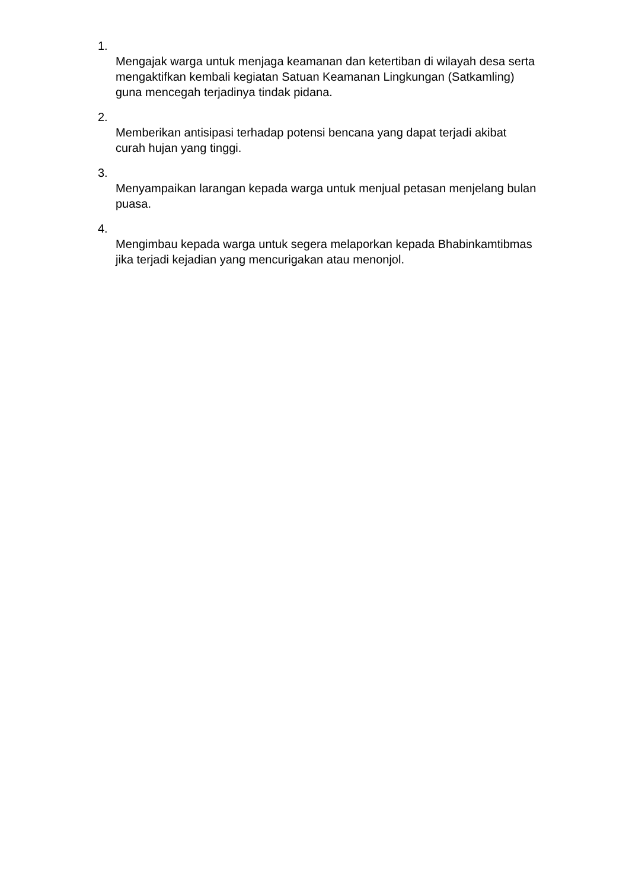1.
Mengajak warga untuk menjaga keamanan dan ketertiban di wilayah desa serta mengaktifkan kembali kegiatan Satuan Keamanan Lingkungan (Satkamling) guna mencegah terjadinya tindak pidana.
2.
Memberikan antisipasi terhadap potensi bencana yang dapat terjadi akibat curah hujan yang tinggi.
3.
Menyampaikan larangan kepada warga untuk menjual petasan menjelang bulan puasa.
4.
Mengimbau kepada warga untuk segera melaporkan kepada Bhabinkamtibmas jika terjadi kejadian yang mencurigakan atau menonjol.